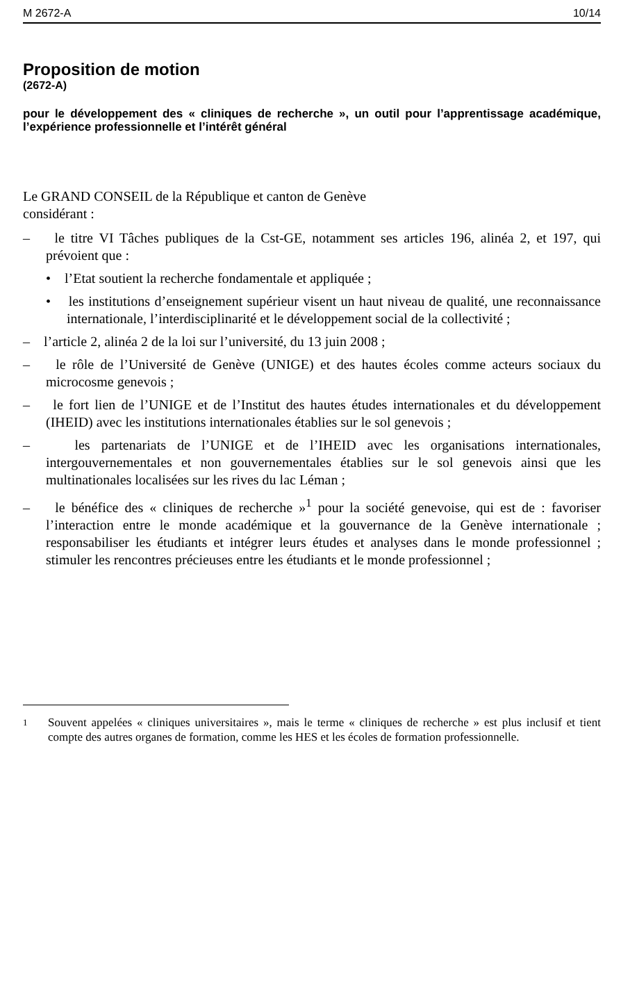M 2672-A 10/14
Proposition de motion
(2672-A)
pour le développement des « cliniques de recherche », un outil pour l’apprentissage académique, l’expérience professionnelle et l’intérêt général
Le GRAND CONSEIL de la République et canton de Genève
considérant :
– le titre VI Tâches publiques de la Cst-GE, notamment ses articles 196, alinéa 2, et 197, qui prévoient que :
• l’Etat soutient la recherche fondamentale et appliquée ;
• les institutions d’enseignement supérieur visent un haut niveau de qualité, une reconnaissance internationale, l’interdisciplinarité et le développement social de la collectivité ;
– l’article 2, alinéa 2 de la loi sur l’université, du 13 juin 2008 ;
– le rôle de l’Université de Genève (UNIGE) et des hautes écoles comme acteurs sociaux du microcosme genevois ;
– le fort lien de l’UNIGE et de l’Institut des hautes études internationales et du développement (IHEID) avec les institutions internationales établies sur le sol genevois ;
– les partenariats de l’UNIGE et de l’IHEID avec les organisations internationales, intergouvernementales et non gouvernementales établies sur le sol genevois ainsi que les multinationales localisées sur les rives du lac Léman ;
– le bénéfice des « cliniques de recherche »<sup>1</sup> pour la société genevoise, qui est de : favoriser l’interaction entre le monde académique et la gouvernance de la Genève internationale ; responsabiliser les étudiants et intégrer leurs études et analyses dans le monde professionnel ; stimuler les rencontres précieuses entre les étudiants et le monde professionnel ;
1
Souvent appelées « cliniques universitaires », mais le terme « cliniques de recherche » est plus inclusif et tient compte des autres organes de formation, comme les HES et les écoles de formation professionnelle.